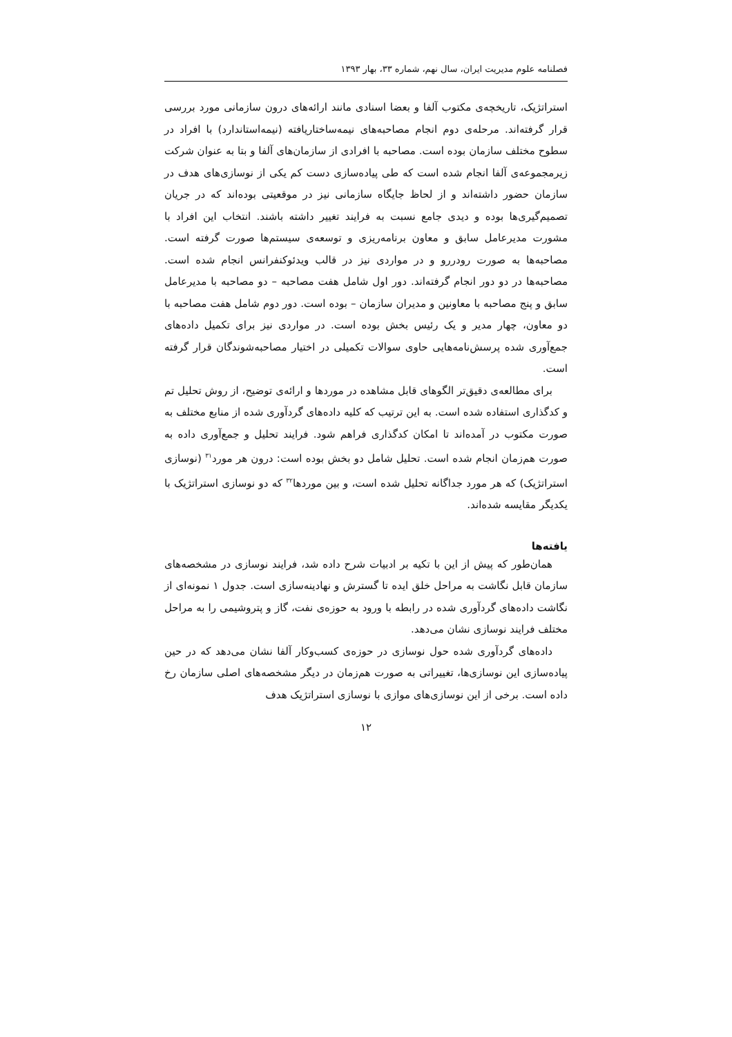فصلنامه علوم مدیریت ایران، سال نهم، شماره ۳۳، بهار ۱۳۹۳
استراتژیک، تاریخچه‌ی مکتوب آلفا و بعضا اسنادی مانند ارائه‌های درون سازمانی مورد بررسی قرار گرفته‌اند. مرحله‌ی دوم انجام مصاحبه‌های نیمه‌ساختاریافته (نیمه‌استاندارد) با افراد در سطوح مختلف سازمان بوده است. مصاحبه با افرادی از سازمان‌های آلفا و بتا به عنوان شرکت زیرمجموعه‌ی آلفا انجام شده است که طی پیاده‌سازی دست کم یکی از نوسازی‌های هدف در سازمان حضور داشته‌اند و از لحاظ جایگاه سازمانی نیز در موقعیتی بوده‌اند که در جریان تصمیم‌گیری‌ها بوده و دیدی جامع نسبت به فرایند تغییر داشته باشند. انتخاب این افراد با مشورت مدیرعامل سابق و معاون برنامه‌ریزی و توسعه‌ی سیستم‌ها صورت گرفته است. مصاحبه‌ها به صورت رودررو و در مواردی نیز در قالب ویدئوکنفرانس انجام شده است. مصاحبه‌ها در دو دور انجام گرفته‌اند. دور اول شامل هفت مصاحبه – دو مصاحبه با مدیرعامل سابق و پنج مصاحبه با معاونین و مدیران سازمان – بوده است. دور دوم شامل هفت مصاحبه با دو معاون، چهار مدیر و یک رئیس بخش بوده است. در مواردی نیز برای تکمیل داده‌های جمع‌آوری شده پرسش‌نامه‌هایی حاوی سوالات تکمیلی در اختیار مصاحبه‌شوندگان قرار گرفته است.
برای مطالعه‌ی دقیق‌تر الگوهای قابل مشاهده در موردها و ارائه‌ی توضیح، از روش تحلیل تم و کدگذاری استفاده شده است. به این ترتیب که کلیه داده‌های گردآوری شده از منابع مختلف به صورت مکتوب در آمده‌اند تا امکان کدگذاری فراهم شود. فرایند تحلیل و جمع‌آوری داده به صورت هم‌زمان انجام شده است. تحلیل شامل دو بخش بوده است: درون هر مورد<sup>۳۱</sup> (نوسازی استراتژیک) که هر مورد جداگانه تحلیل شده است، و بین موردها<sup>۳۲</sup> که دو نوسازی استراتژیک با یکدیگر مقایسه شده‌اند.
یافته‌ها
همان‌طور که پیش از این با تکیه بر ادبیات شرح داده شد، فرایند نوسازی در مشخصه‌های سازمان قابل نگاشت به مراحل خلق ایده تا گسترش و نهادینه‌سازی است. جدول ۱ نمونه‌ای از نگاشت داده‌های گردآوری شده در رابطه با ورود به حوزه‌ی نفت، گاز و پتروشیمی را به مراحل مختلف فرایند نوسازی نشان می‌دهد.
داده‌های گردآوری شده حول نوسازی در حوزه‌ی کسب‌وکار آلفا نشان می‌دهد که در حین پیاده‌سازی این نوسازی‌ها، تغییراتی به صورت هم‌زمان در دیگر مشخصه‌های اصلی سازمان رخ داده است. برخی از این نوسازی‌های موازی با نوسازی استراتژیک هدف
۱۲